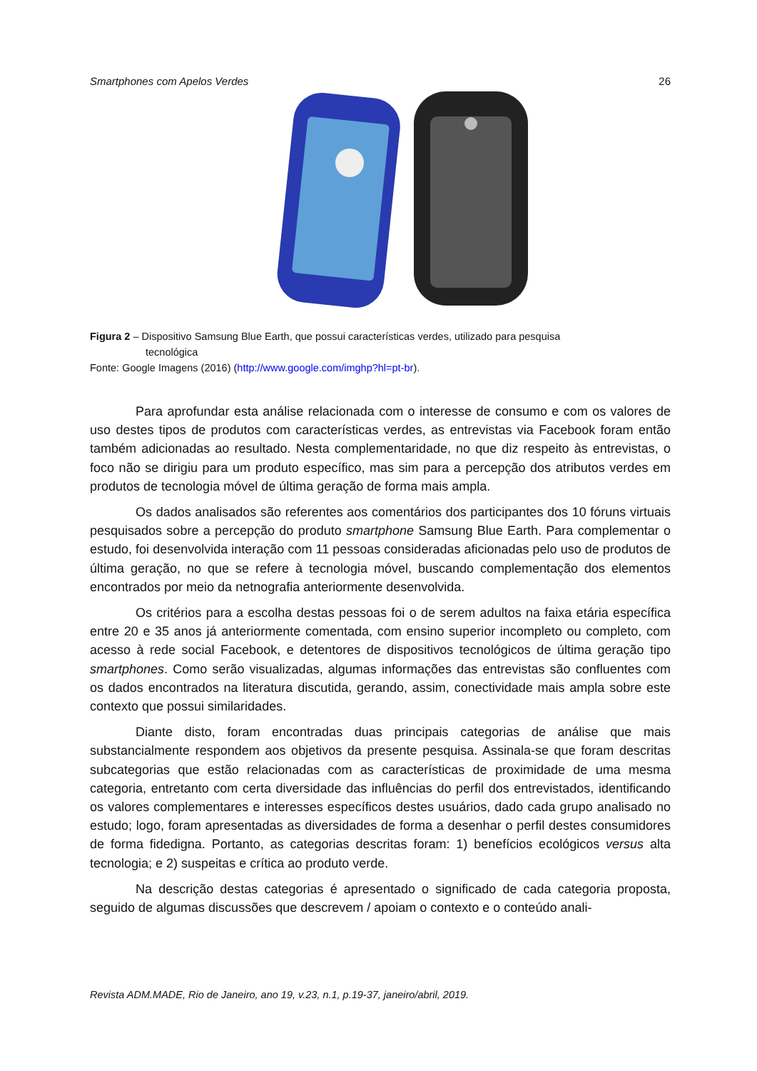Smartphones com Apelos Verdes 26
Figura 2 – Dispositivo Samsung Blue Earth, que possui características verdes, utilizado para pesquisa
tecnológica
Fonte: Google Imagens (2016) (http://www.google.com/imghp?hl=pt-br).
Para aprofundar esta análise relacionada com o interesse de consumo e com os valores de uso destes tipos de produtos com características verdes, as entrevistas via Facebook foram então também adicionadas ao resultado. Nesta complementaridade, no que diz respeito às entrevistas, o foco não se dirigiu para um produto específico, mas sim para a percepção dos atributos verdes em produtos de tecnologia móvel de última geração de forma mais ampla.
Os dados analisados são referentes aos comentários dos participantes dos 10 fóruns virtuais pesquisados sobre a percepção do produto smartphone Samsung Blue Earth. Para complementar o estudo, foi desenvolvida interação com 11 pessoas consideradas aficionadas pelo uso de produtos de última geração, no que se refere à tecnologia móvel, buscando complementação dos elementos encontrados por meio da netnografia anteriormente desenvolvida.
Os critérios para a escolha destas pessoas foi o de serem adultos na faixa etária específica entre 20 e 35 anos já anteriormente comentada, com ensino superior incompleto ou completo, com acesso à rede social Facebook, e detentores de dispositivos tecnológicos de última geração tipo smartphones. Como serão visualizadas, algumas informações das entrevistas são confluentes com os dados encontrados na literatura discutida, gerando, assim, conectividade mais ampla sobre este contexto que possui similaridades.
Diante disto, foram encontradas duas principais categorias de análise que mais substancialmente respondem aos objetivos da presente pesquisa. Assinala-se que foram descritas subcategorias que estão relacionadas com as características de proximidade de uma mesma categoria, entretanto com certa diversidade das influências do perfil dos entrevistados, identificando os valores complementares e interesses específicos destes usuários, dado cada grupo analisado no estudo; logo, foram apresentadas as diversidades de forma a desenhar o perfil destes consumidores de forma fidedigna. Portanto, as categorias descritas foram: 1) benefícios ecológicos versus alta tecnologia; e 2) suspeitas e crítica ao produto verde.
Na descrição destas categorias é apresentado o significado de cada categoria proposta, seguido de algumas discussões que descrevem / apoiam o contexto e o conteúdo anali-
Revista ADM.MADE, Rio de Janeiro, ano 19, v.23, n.1, p.19-37, janeiro/abril, 2019.